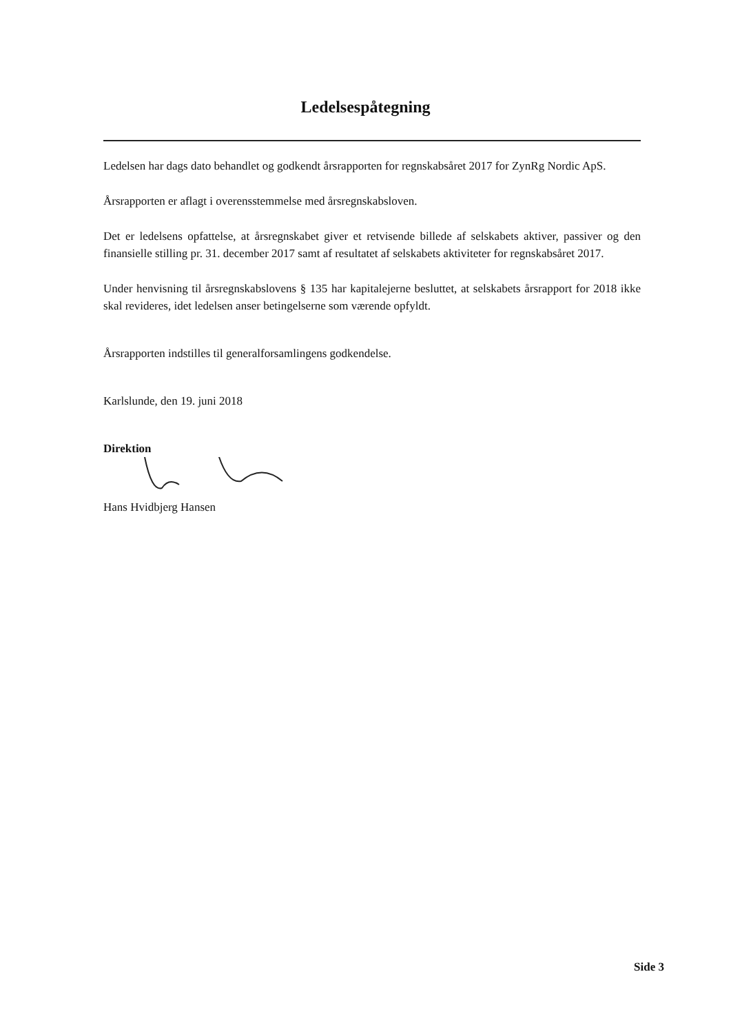Ledelsespåtegning
Ledelsen har dags dato behandlet og godkendt årsrapporten for regnskabsåret 2017 for ZynRg Nordic ApS.
Årsrapporten er aflagt i overensstemmelse med årsregnskabsloven.
Det er ledelsens opfattelse, at årsregnskabet giver et retvisende billede af selskabets aktiver, passiver og den finansielle stilling pr. 31. december 2017 samt af resultatet af selskabets aktiviteter for regnskabsåret 2017.
Under henvisning til årsregnskabslovens § 135 har kapitalejerne besluttet, at selskabets årsrapport for 2018 ikke skal revideres, idet ledelsen anser betingelserne som værende opfyldt.
Årsrapporten indstilles til generalforsamlingens godkendelse.
Karlslunde, den 19. juni 2018
Direktion
Hans Hvidbjerg Hansen
Side 3